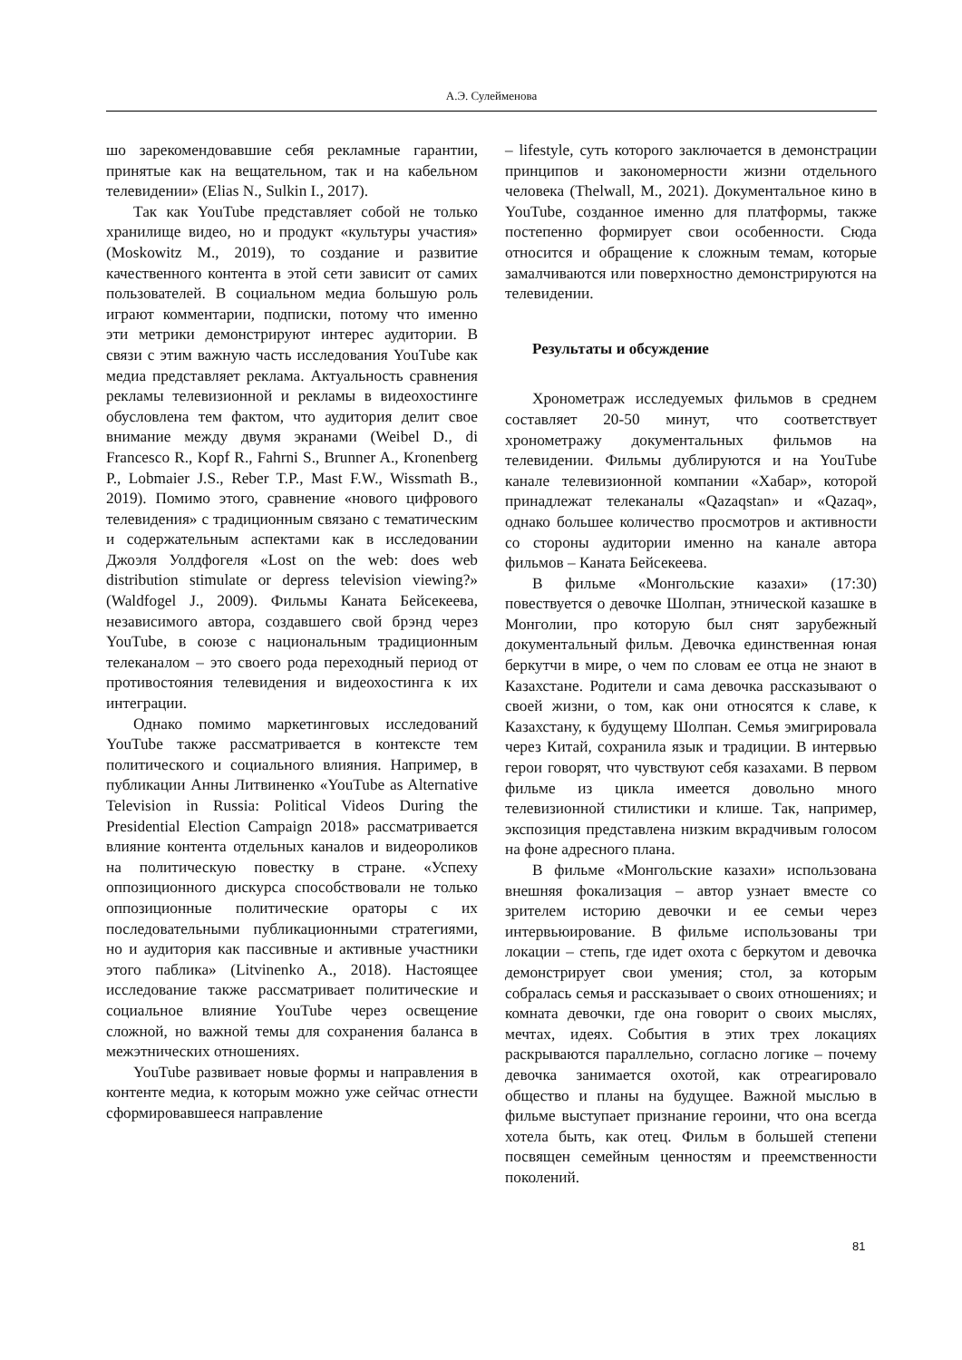А.Э. Сулейменова
шо зарекомендовавшие себя рекламные гарантии, принятые как на вещательном, так и на кабельном телевидении» (Elias N., Sulkin I., 2017).
Так как YouTube представляет собой не только хранилище видео, но и продукт «культуры участия» (Moskowitz M., 2019), то создание и развитие качественного контента в этой сети зависит от самих пользователей. В социальном медиа большую роль играют комментарии, подписки, потому что именно эти метрики демонстрируют интерес аудитории. В связи с этим важную часть исследования YouTube как медиа представляет реклама. Актуальность сравнения рекламы телевизионной и рекламы в видеохостинге обусловлена тем фактом, что аудитория делит свое внимание между двумя экранами (Weibel D., di Francesco R., Kopf R., Fahrni S., Brunner A., Kronenberg P., Lobmaier J.S., Reber T.P., Mast F.W., Wissmath B., 2019). Помимо этого, сравнение «нового цифрового телевидения» с традиционным связано с тематическим и содержательным аспектами как в исследовании Джоэля Уолдфогеля «Lost on the web: does web distribution stimulate or depress television viewing?» (Waldfogel J., 2009). Фильмы Каната Бейсекеева, независимого автора, создавшего свой брэнд через YouTube, в союзе с национальным традиционным телеканалом – это своего рода переходный период от противостояния телевидения и видеохостинга к их интеграции.
Однако помимо маркетинговых исследований YouTube также рассматривается в контексте тем политического и социального влияния. Например, в публикации Анны Литвиненко «YouTube as Alternative Television in Russia: Political Videos During the Presidential Election Campaign 2018» рассматривается влияние контента отдельных каналов и видеороликов на политическую повестку в стране. «Успеху оппозиционного дискурса способствовали не только оппозиционные политические ораторы с их последовательными публикационными стратегиями, но и аудитория как пассивные и активные участники этого паблика» (Litvinenko A., 2018). Настоящее исследование также рассматривает политические и социальное влияние YouTube через освещение сложной, но важной темы для сохранения баланса в межэтнических отношениях.
YouTube развивает новые формы и направления в контенте медиа, к которым можно уже сейчас отнести сформировавшееся направление
– lifestyle, суть которого заключается в демонстрации принципов и закономерности жизни отдельного человека (Thelwall, M., 2021). Документальное кино в YouTube, созданное именно для платформы, также постепенно формирует свои особенности. Сюда относится и обращение к сложным темам, которые замалчиваются или поверхностно демонстрируются на телевидении.
Результаты и обсуждение
Хронометраж исследуемых фильмов в среднем составляет 20-50 минут, что соответствует хронометражу документальных фильмов на телевидении. Фильмы дублируются и на YouTube канале телевизионной компании «Хабар», которой принадлежат телеканалы «Qazaqstan» и «Qazaq», однако большее количество просмотров и активности со стороны аудитории именно на канале автора фильмов – Каната Бейсекеева.
В фильме «Монгольские казахи» (17:30) повествуется о девочке Шолпан, этнической казашке в Монголии, про которую был снят зарубежный документальный фильм. Девочка единственная юная беркутчи в мире, о чем по словам ее отца не знают в Казахстане. Родители и сама девочка рассказывают о своей жизни, о том, как они относятся к славе, к Казахстану, к будущему Шолпан. Семья эмигрировала через Китай, сохранила язык и традиции. В интервью герои говорят, что чувствуют себя казахами. В первом фильме из цикла имеется довольно много телевизионной стилистики и клише. Так, например, экспозиция представлена низким вкрадчивым голосом на фоне адресного плана.
В фильме «Монгольские казахи» использована внешняя фокализация – автор узнает вместе со зрителем историю девочки и ее семьи через интервьюирование. В фильме использованы три локации – степь, где идет охота с беркутом и девочка демонстрирует свои умения; стол, за которым собралась семья и рассказывает о своих отношениях; и комната девочки, где она говорит о своих мыслях, мечтах, идеях. События в этих трех локациях раскрываются параллельно, согласно логике – почему девочка занимается охотой, как отреагировало общество и планы на будущее. Важной мыслью в фильме выступает признание героини, что она всегда хотела быть, как отец. Фильм в большей степени посвящен семейным ценностям и преемственности поколений.
81